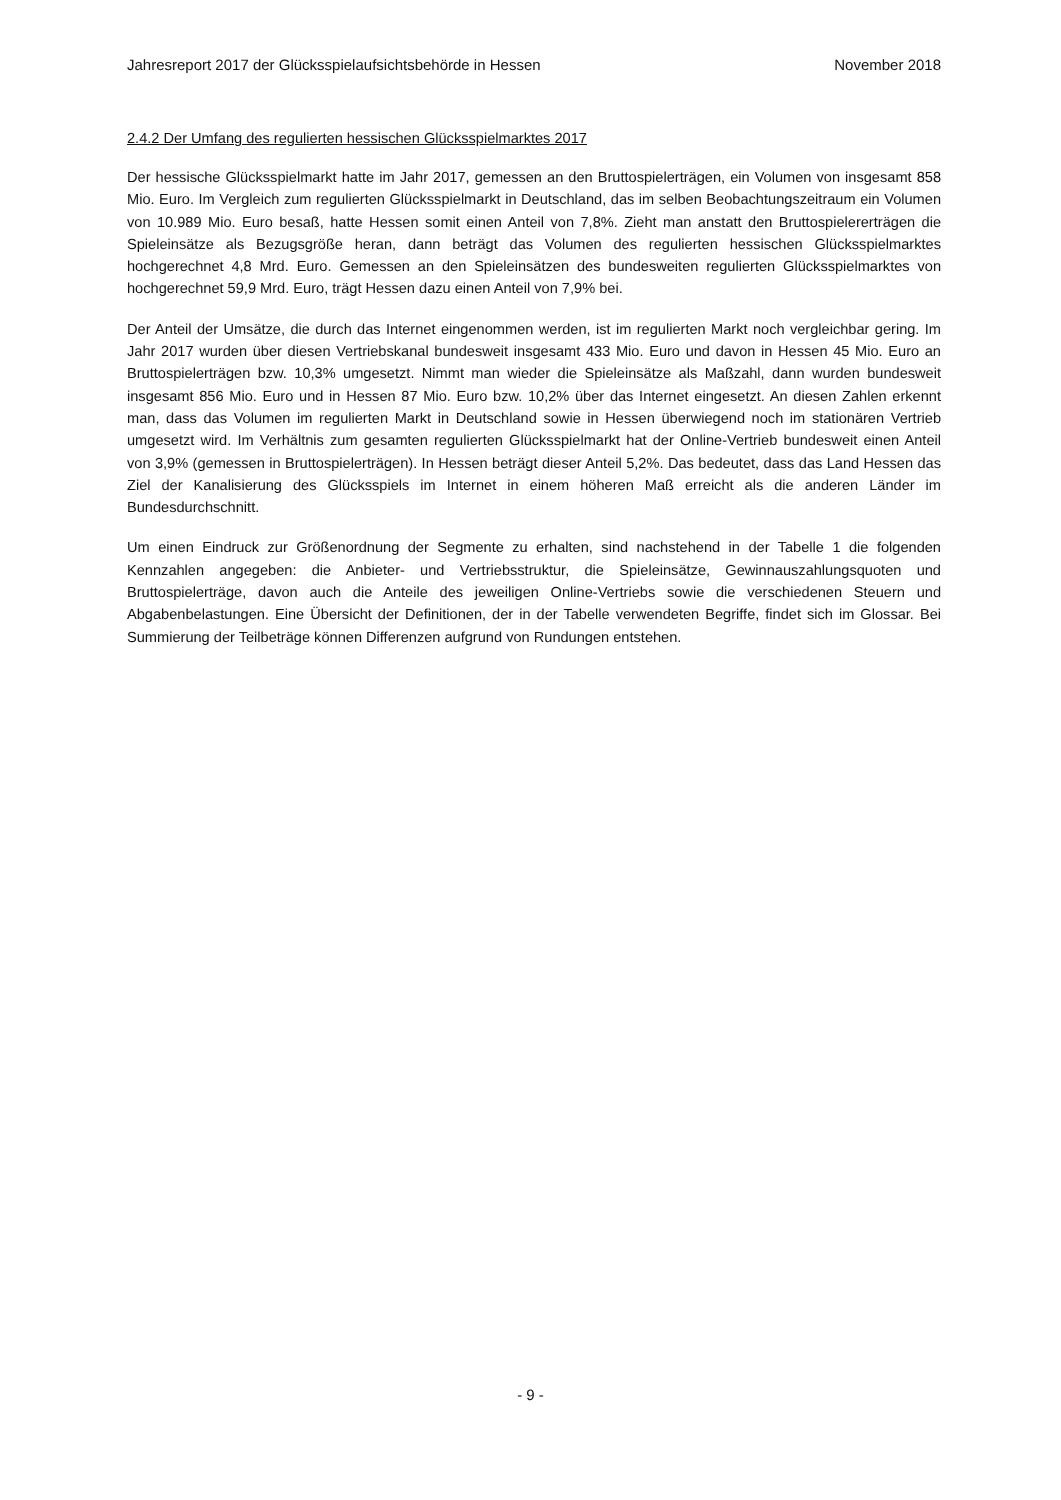Jahresreport 2017 der Glücksspielaufsichtsbehörde in Hessen November 2018
2.4.2 Der Umfang des regulierten hessischen Glücksspielmarktes 2017
Der hessische Glücksspielmarkt hatte im Jahr 2017, gemessen an den Bruttospielerträgen, ein Volumen von insgesamt 858 Mio. Euro. Im Vergleich zum regulierten Glücksspielmarkt in Deutschland, das im selben Beobachtungszeitraum ein Volumen von 10.989 Mio. Euro besaß, hatte Hessen somit einen Anteil von 7,8%. Zieht man anstatt den Bruttospielererträgen die Spieleinsätze als Bezugsgröße heran, dann beträgt das Volumen des regulierten hessischen Glücksspielmarktes hochgerechnet 4,8 Mrd. Euro. Gemessen an den Spieleinsätzen des bundesweiten regulierten Glücksspielmarktes von hochgerechnet 59,9 Mrd. Euro, trägt Hessen dazu einen Anteil von 7,9% bei.
Der Anteil der Umsätze, die durch das Internet eingenommen werden, ist im regulierten Markt noch vergleichbar gering. Im Jahr 2017 wurden über diesen Vertriebskanal bundesweit insgesamt 433 Mio. Euro und davon in Hessen 45 Mio. Euro an Bruttospielerträgen bzw. 10,3% umgesetzt. Nimmt man wieder die Spieleinsätze als Maßzahl, dann wurden bundesweit insgesamt 856 Mio. Euro und in Hessen 87 Mio. Euro bzw. 10,2% über das Internet eingesetzt. An diesen Zahlen erkennt man, dass das Volumen im regulierten Markt in Deutschland sowie in Hessen überwiegend noch im stationären Vertrieb umgesetzt wird. Im Verhältnis zum gesamten regulierten Glücksspielmarkt hat der Online-Vertrieb bundesweit einen Anteil von 3,9% (gemessen in Bruttospielerträgen). In Hessen beträgt dieser Anteil 5,2%. Das bedeutet, dass das Land Hessen das Ziel der Kanalisierung des Glücksspiels im Internet in einem höheren Maß erreicht als die anderen Länder im Bundesdurchschnitt.
Um einen Eindruck zur Größenordnung der Segmente zu erhalten, sind nachstehend in der Tabelle 1 die folgenden Kennzahlen angegeben: die Anbieter- und Vertriebsstruktur, die Spieleinsätze, Gewinnauszahlungsquoten und Bruttospielerträge, davon auch die Anteile des jeweiligen Online-Vertriebs sowie die verschiedenen Steuern und Abgabenbelastungen. Eine Übersicht der Definitionen, der in der Tabelle verwendeten Begriffe, findet sich im Glossar. Bei Summierung der Teilbeträge können Differenzen aufgrund von Rundungen entstehen.
- 9 -